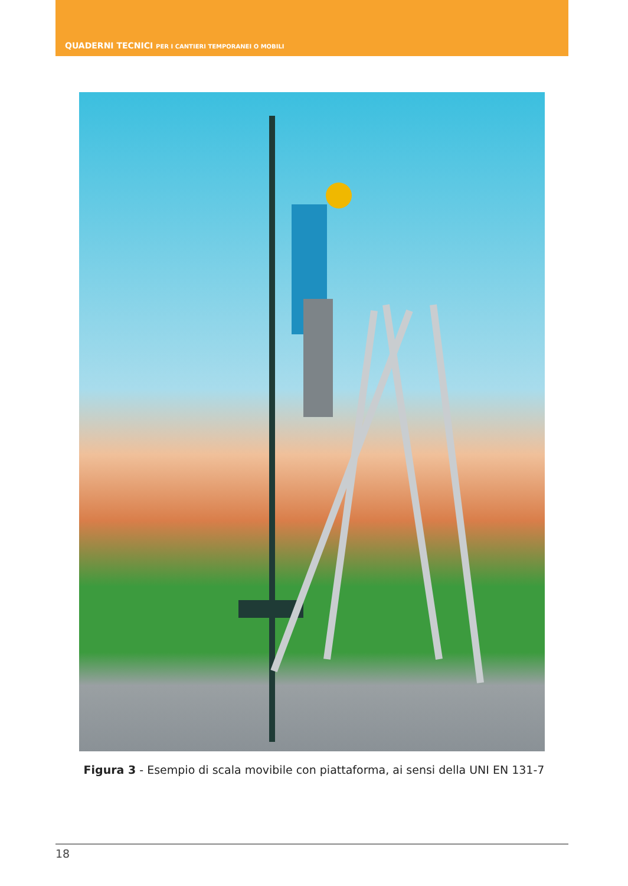QUADERNI TECNICI PER I CANTIERI TEMPORANEI O MOBILI
Figura 3 - Esempio di scala movibile con piattaforma, ai sensi della UNI EN 131-7
18